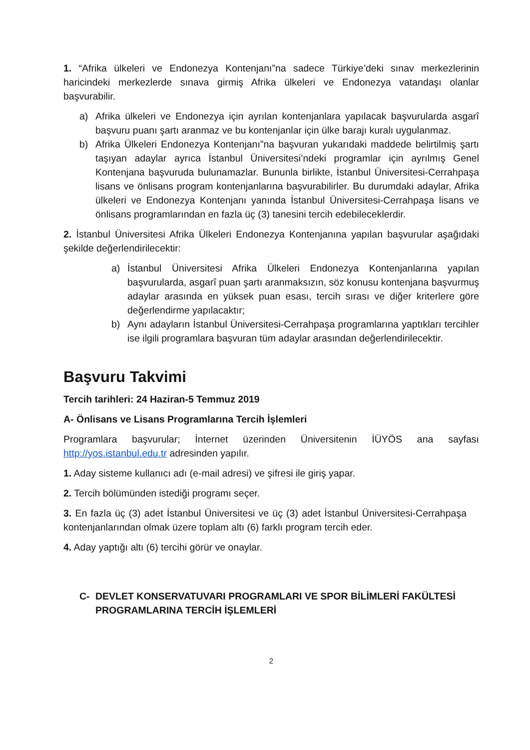1. “Afrika ülkeleri ve Endonezya Kontenjanı”na sadece Türkiye’deki sınav merkezlerinin haricindeki merkezlerde sınava girmiş Afrika ülkeleri ve Endonezya vatandaşı olanlar başvurabilir.
a) Afrika ülkeleri ve Endonezya için ayrılan kontenjanlara yapılacak başvurularda asgarî başvuru puanı şartı aranmaz ve bu kontenjanlar için ülke barajı kuralı uygulanmaz.
b) Afrika Ülkeleri Endonezya Kontenjanı”na başvuran yukarıdaki maddede belirtilmiş şartı taşıyan adaylar ayrıca İstanbul Üniversitesi’ndeki programlar için ayrılmış Genel Kontenjana başvuruda bulunamazlar. Bununla birlikte, İstanbul Üniversitesi-Cerrahpaşa lisans ve önlisans program kontenjanlarına başvurabilirler. Bu durumdaki adaylar, Afrika ülkeleri ve Endonezya Kontenjanı yanında İstanbul Üniversitesi-Cerrahpaşa lisans ve önlisans programlarından en fazla üç (3) tanesini tercih edebileceklerdir.
2. İstanbul Üniversitesi Afrika Ülkeleri Endonezya Kontenjanına yapılan başvurular aşağıdaki şekilde değerlendirilecektir:
a) İstanbul Üniversitesi Afrika Ülkeleri Endonezya Kontenjanlarına yapılan başvurularda, asgarî puan şartı aranmaksızın, söz konusu kontenjana başvurmuş adaylar arasında en yüksek puan esası, tercih sırası ve diğer kriterlere göre değerlendirme yapılacaktır;
b) Aynı adayların İstanbul Üniversitesi-Cerrahpaşa programlarına yaptıkları tercihler ise ilgili programlara başvuran tüm adaylar arasından değerlendirilecektir.
Başvuru Takvimi
Tercih tarihleri: 24 Haziran-5 Temmuz 2019
A- Önlisans ve Lisans Programlarına Tercih İşlemleri
Programlara başvurular; İnternet üzerinden Üniversitenin İÜYÖS ana sayfası http://yos.istanbul.edu.tr adresinden yapılır.
1. Aday sisteme kullanıcı adı (e-mail adresi) ve şifresi ile giriş yapar.
2. Tercih bölümünden istediği programı seçer.
3. En fazla üç (3) adet İstanbul Üniversitesi ve üç (3) adet İstanbul Üniversitesi-Cerrahpaşa kontenjanlarından olmak üzere toplam altı (6) farklı program tercih eder.
4. Aday yaptığı altı (6) tercihi görür ve onaylar.
C- DEVLET KONSERVATUVARI PROGRAMLARI VE SPOR BİLİMLERİ FAKÜLTESİ PROGRAMLARINA TERCİH İŞLEMLERİ
2